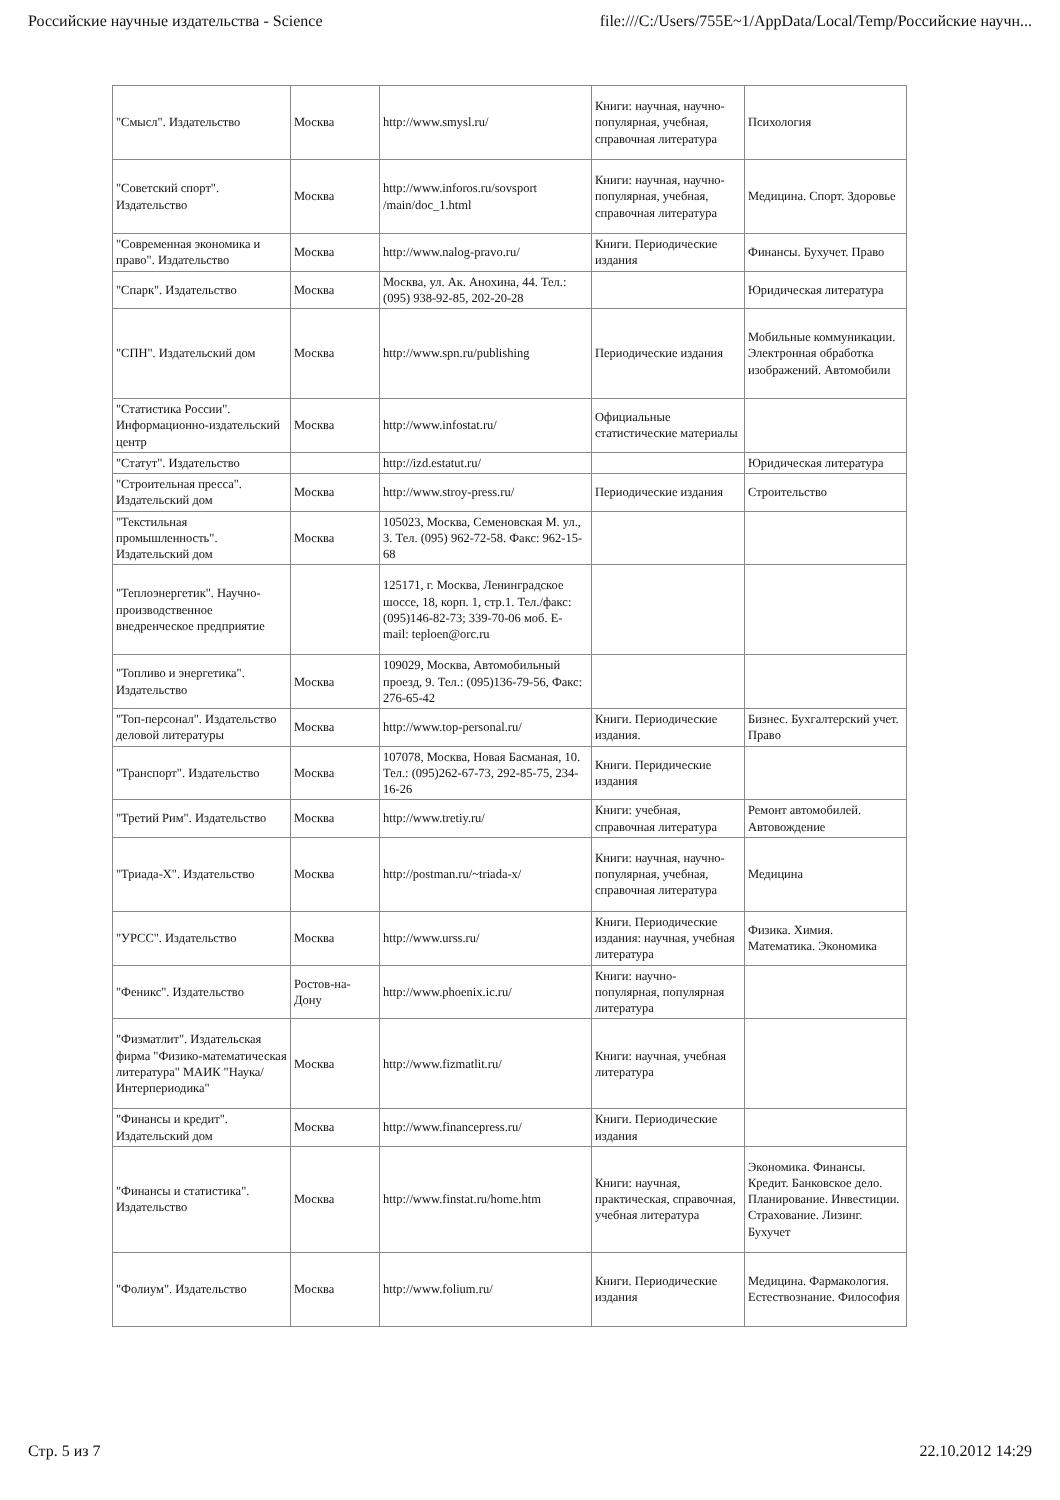Российские научные издательства - Science file:///C:/Users/755E~1/AppData/Local/Temp/Российские научн...
| "Смысл". Издательство | Москва | http://www.smysl.ru/ | Книги: научная, научно-популярная, учебная, справочная литература | Психология |
| "Советский спорт". Издательство | Москва | http://www.inforos.ru/sovsport /main/doc_1.html | Книги: научная, научно-популярная, учебная, справочная литература | Медицина. Спорт. Здоровье |
| "Современная экономика и право". Издательство | Москва | http://www.nalog-pravo.ru/ | Книги. Периодические издания | Финансы. Бухучет. Право |
| "Спарк". Издательство | Москва | Москва, ул. Ак. Анохина, 44. Тел.: (095) 938-92-85, 202-20-28 | | Юридическая литература |
| "СПН". Издательский дом | Москва | http://www.spn.ru/publishing | Периодические издания | Мобильные коммуникации. Электронная обработка изображений. Автомобили |
| "Статистика России". Информационно-издательский центр | Москва | http://www.infostat.ru/ | Официальные статистические материалы | |
| "Статут". Издательство | | http://izd.estatut.ru/ | | Юридическая литература |
| "Строительная пресса". Издательский дом | Москва | http://www.stroy-press.ru/ | Периодические издания | Строительство |
| "Текстильная промышленность". Издательский дом | Москва | 105023, Москва, Семеновская М. ул., 3. Тел. (095) 962-72-58. Факс: 962-15-68 | | |
| "Теплоэнергетик". Научно-производственное внедренческое предприятие | | 125171, г. Москва, Ленинградское шоссе, 18, корп. 1, стр.1. Тел./факс: (095)146-82-73; 339-70-06 моб. E-mail: teploen@orc.ru | | |
| "Топливо и энергетика". Издательство | Москва | 109029, Москва, Автомобильный проезд, 9. Тел.: (095)136-79-56, Факс: 276-65-42 | | |
| "Топ-персонал". Издательство деловой литературы | Москва | http://www.top-personal.ru/ | Книги. Периодические издания. | Бизнес. Бухгалтерский учет. Право |
| "Транспорт". Издательство | Москва | 107078, Москва, Новая Басманая, 10. Тел.: (095)262-67-73, 292-85-75, 234-16-26 | Книги. Перидические издания | |
| "Третий Рим". Издательство | Москва | http://www.tretiy.ru/ | Книги: учебная, справочная литература | Ремонт автомобилей. Автовождение |
| "Триада-Х". Издательство | Москва | http://postman.ru/~triada-x/ | Книги: научная, научно-популярная, учебная, справочная литература | Медицина |
| "УРСС". Издательство | Москва | http://www.urss.ru/ | Книги. Периодические издания: научная, учебная литература | Физика. Химия. Математика. Экономика |
| "Феникс". Издательство | Ростов-на-Дону | http://www.phoenix.ic.ru/ | Книги: научно-популярная, популярная литература | |
| "Физматлит". Издательская фирма "Физико-математическая литература" МАИК "Наука/Интерпериодика" | Москва | http://www.fizmatlit.ru/ | Книги: научная, учебная литература | |
| "Финансы и кредит". Издательский дом | Москва | http://www.financepress.ru/ | Книги. Периодические издания | |
| "Финансы и статистика". Издательство | Москва | http://www.finstat.ru/home.htm | Книги: научная, практическая, справочная, учебная литература | Экономика. Финансы. Кредит. Банковское дело. Планирование. Инвестиции. Страхование. Лизинг. Бухучет |
| "Фолиум". Издательство | Москва | http://www.folium.ru/ | Книги. Периодические издания | Медицина. Фармакология. Естествознание. Философия |
Стр. 5 из 7 22.10.2012 14:29